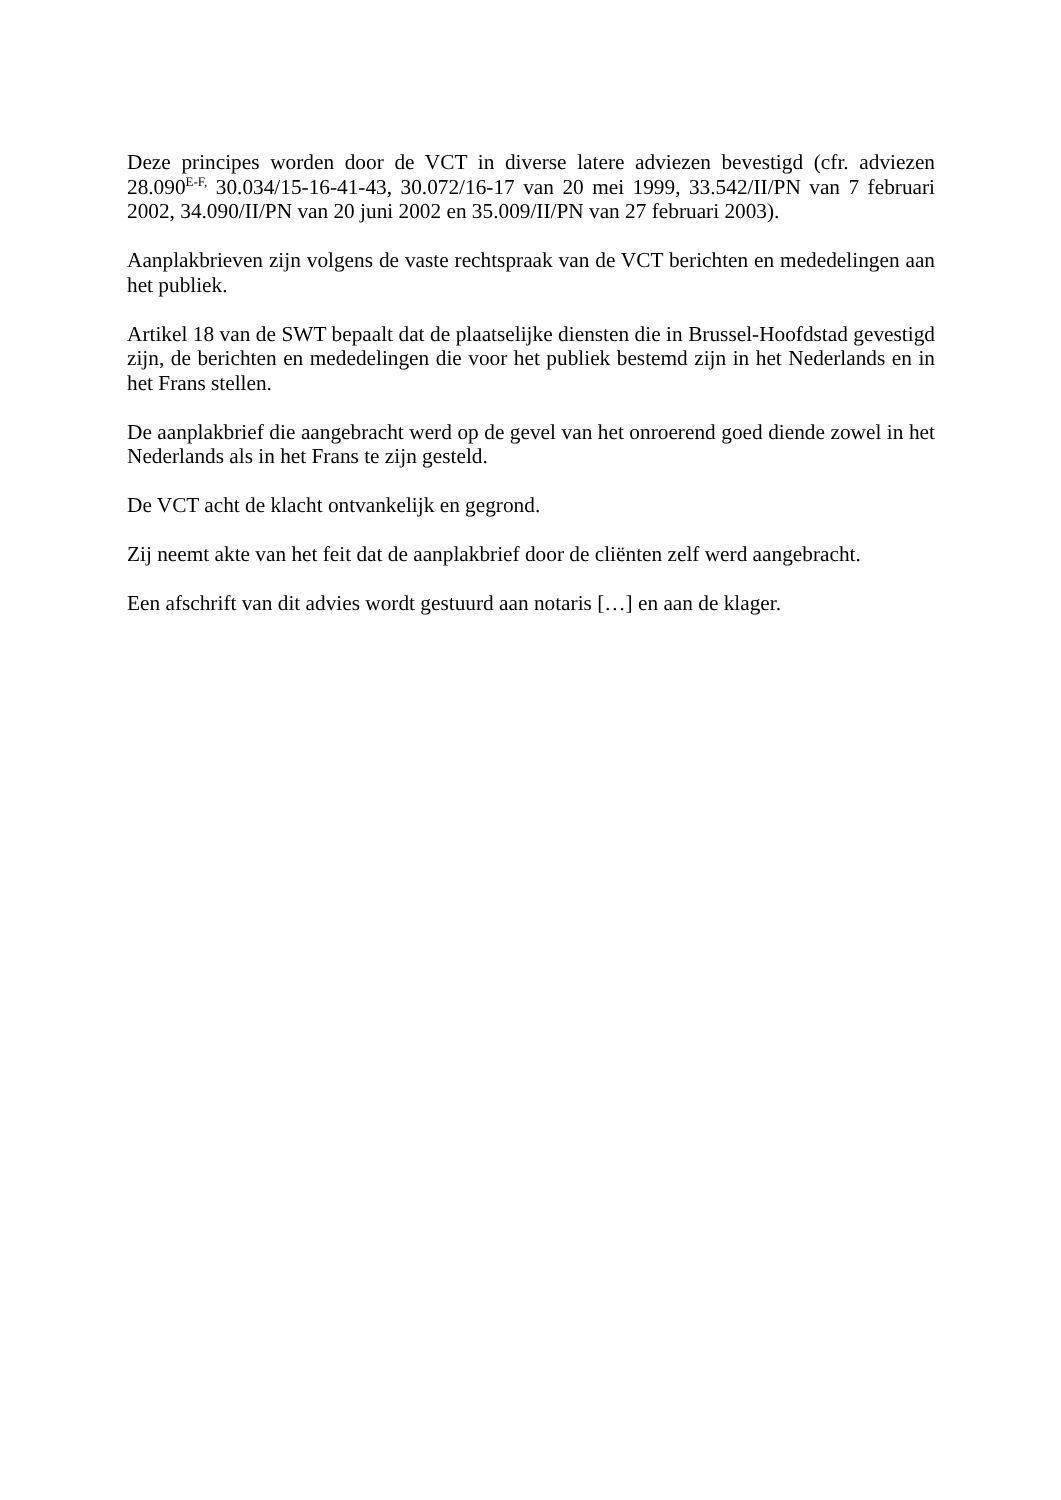Deze principes worden door de VCT in diverse latere adviezen bevestigd (cfr. adviezen 28.090<sup>E-F,</sup> 30.034/15-16-41-43, 30.072/16-17 van 20 mei 1999, 33.542/II/PN van 7 februari 2002, 34.090/II/PN van 20 juni 2002 en 35.009/II/PN van 27 februari 2003).
Aanplakbrieven zijn volgens de vaste rechtspraak van de VCT berichten en mededelingen aan het publiek.
Artikel 18 van de SWT bepaalt dat de plaatselijke diensten die in Brussel-Hoofdstad gevestigd zijn, de berichten en mededelingen die voor het publiek bestemd zijn in het Nederlands en in het Frans stellen.
De aanplakbrief die aangebracht werd op de gevel van het onroerend goed diende zowel in het Nederlands als in het Frans te zijn gesteld.
De VCT acht de klacht ontvankelijk en gegrond.
Zij neemt akte van het feit dat de aanplakbrief door de cliënten zelf werd aangebracht.
Een afschrift van dit advies wordt gestuurd aan notaris […] en aan de klager.